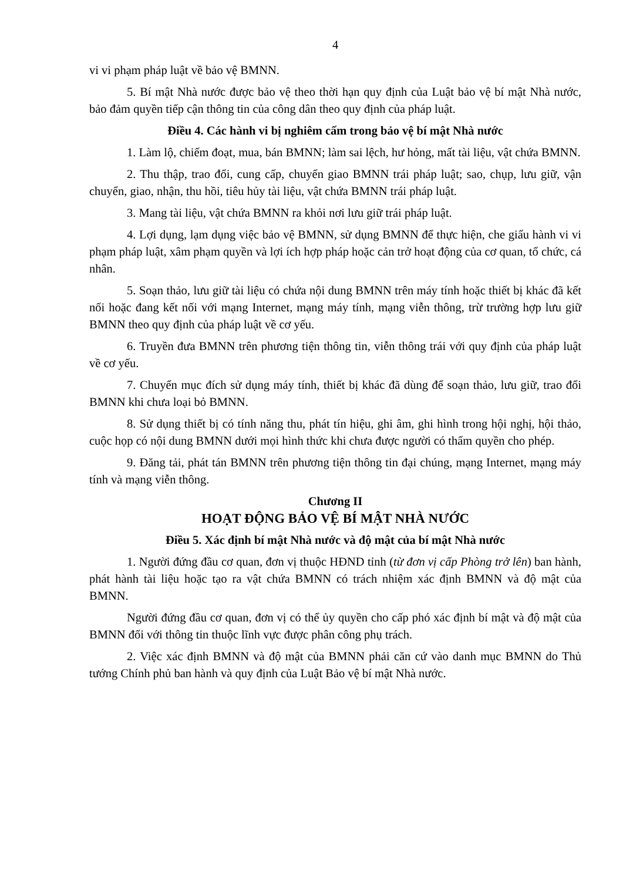4
vi vi phạm pháp luật về bảo vệ BMNN.
5. Bí mật Nhà nước được bảo vệ theo thời hạn quy định của Luật bảo vệ bí mật Nhà nước, bảo đảm quyền tiếp cận thông tin của công dân theo quy định của pháp luật.
Điều 4. Các hành vi bị nghiêm cấm trong bảo vệ bí mật Nhà nước
1. Làm lộ, chiếm đoạt, mua, bán BMNN; làm sai lệch, hư hỏng, mất tài liệu, vật chứa BMNN.
2. Thu thập, trao đổi, cung cấp, chuyển giao BMNN trái pháp luật; sao, chụp, lưu giữ, vận chuyển, giao, nhận, thu hồi, tiêu hủy tài liệu, vật chứa BMNN trái pháp luật.
3. Mang tài liệu, vật chứa BMNN ra khỏi nơi lưu giữ trái pháp luật.
4. Lợi dụng, lạm dụng việc bảo vệ BMNN, sử dụng BMNN để thực hiện, che giấu hành vi vi phạm pháp luật, xâm phạm quyền và lợi ích hợp pháp hoặc cản trở hoạt động của cơ quan, tổ chức, cá nhân.
5. Soạn thảo, lưu giữ tài liệu có chứa nội dung BMNN trên máy tính hoặc thiết bị khác đã kết nối hoặc đang kết nối với mạng Internet, mạng máy tính, mạng viễn thông, trừ trường hợp lưu giữ BMNN theo quy định của pháp luật về cơ yếu.
6. Truyền đưa BMNN trên phương tiện thông tin, viễn thông trái với quy định của pháp luật về cơ yếu.
7. Chuyển mục đích sử dụng máy tính, thiết bị khác đã dùng để soạn thảo, lưu giữ, trao đổi BMNN khi chưa loại bỏ BMNN.
8. Sử dụng thiết bị có tính năng thu, phát tín hiệu, ghi âm, ghi hình trong hội nghị, hội thảo, cuộc họp có nội dung BMNN dưới mọi hình thức khi chưa được người có thẩm quyền cho phép.
9. Đăng tải, phát tán BMNN trên phương tiện thông tin đại chúng, mạng Internet, mạng máy tính và mạng viễn thông.
Chương II
HOẠT ĐỘNG BẢO VỆ BÍ MẬT NHÀ NƯỚC
Điều 5. Xác định bí mật Nhà nước và độ mật của bí mật Nhà nước
1. Người đứng đầu cơ quan, đơn vị thuộc HĐND tỉnh (từ đơn vị cấp Phòng trở lên) ban hành, phát hành tài liệu hoặc tạo ra vật chứa BMNN có trách nhiệm xác định BMNN và độ mật của BMNN.
Người đứng đầu cơ quan, đơn vị có thể ủy quyền cho cấp phó xác định bí mật và độ mật của BMNN đối với thông tin thuộc lĩnh vực được phân công phụ trách.
2. Việc xác định BMNN và độ mật của BMNN phải căn cứ vào danh mục BMNN do Thủ tướng Chính phủ ban hành và quy định của Luật Bảo vệ bí mật Nhà nước.